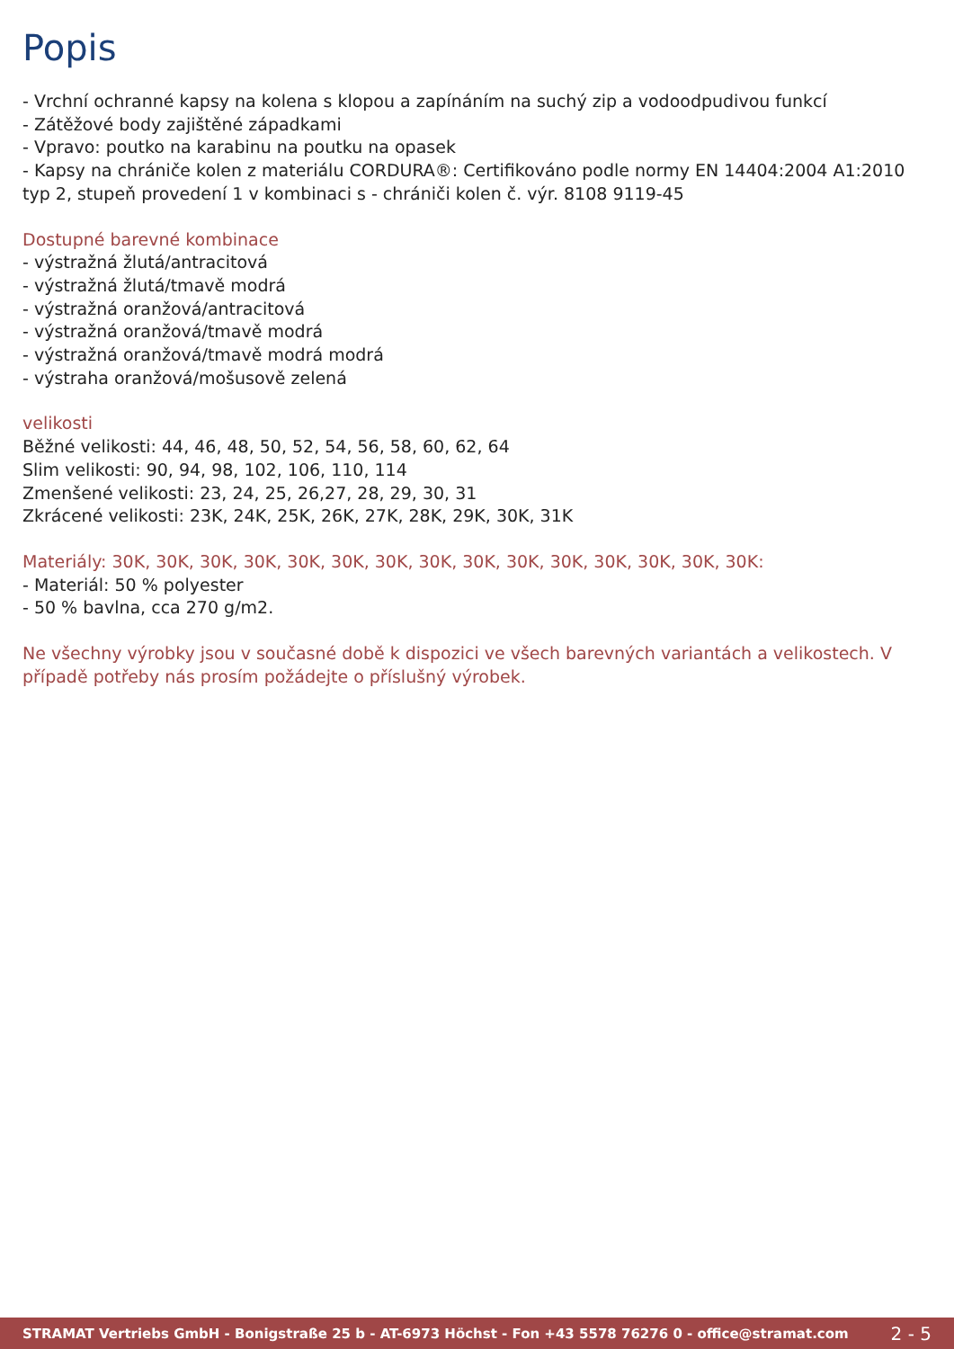Popis
- Vrchní ochranné kapsy na kolena s klopou a zapínáním na suchý zip a vodoodpudivou funkcí
- Zátěžové body zajištěné západkami
- Vpravo: poutko na karabinu na poutku na opasek
- Kapsy na chrániče kolen z materiálu CORDURA®: Certifikováno podle normy EN 14404:2004 A1:2010 typ 2, stupeň provedení 1 v kombinaci s - chrániči kolen č. výr. 8108 9119-45
Dostupné barevné kombinace
- výstražná žlutá/antracitová
- výstražná žlutá/tmavě modrá
- výstražná oranžová/antracitová
- výstražná oranžová/tmavě modrá
- výstražná oranžová/tmavě modrá modrá
- výstraha oranžová/mošusově zelená
velikosti
Běžné velikosti: 44, 46, 48, 50, 52, 54, 56, 58, 60, 62, 64
Slim velikosti: 90, 94, 98, 102, 106, 110, 114
Zmenšené velikosti: 23, 24, 25, 26,27, 28, 29, 30, 31
Zkrácené velikosti: 23K, 24K, 25K, 26K, 27K, 28K, 29K, 30K, 31K
Materiály: 30K, 30K, 30K, 30K, 30K, 30K, 30K, 30K, 30K, 30K, 30K, 30K, 30K, 30K, 30K:
- Materiál: 50 % polyester
- 50 % bavlna, cca 270 g/m2.
Ne všechny výrobky jsou v současné době k dispozici ve všech barevných variantách a velikostech. V případě potřeby nás prosím požádejte o příslušný výrobek.
STRAMAT Vertriebs GmbH - Bonigstraße 25 b - AT-6973 Höchst - Fon +43 5578 76276 0 - office@stramat.com 2 - 5